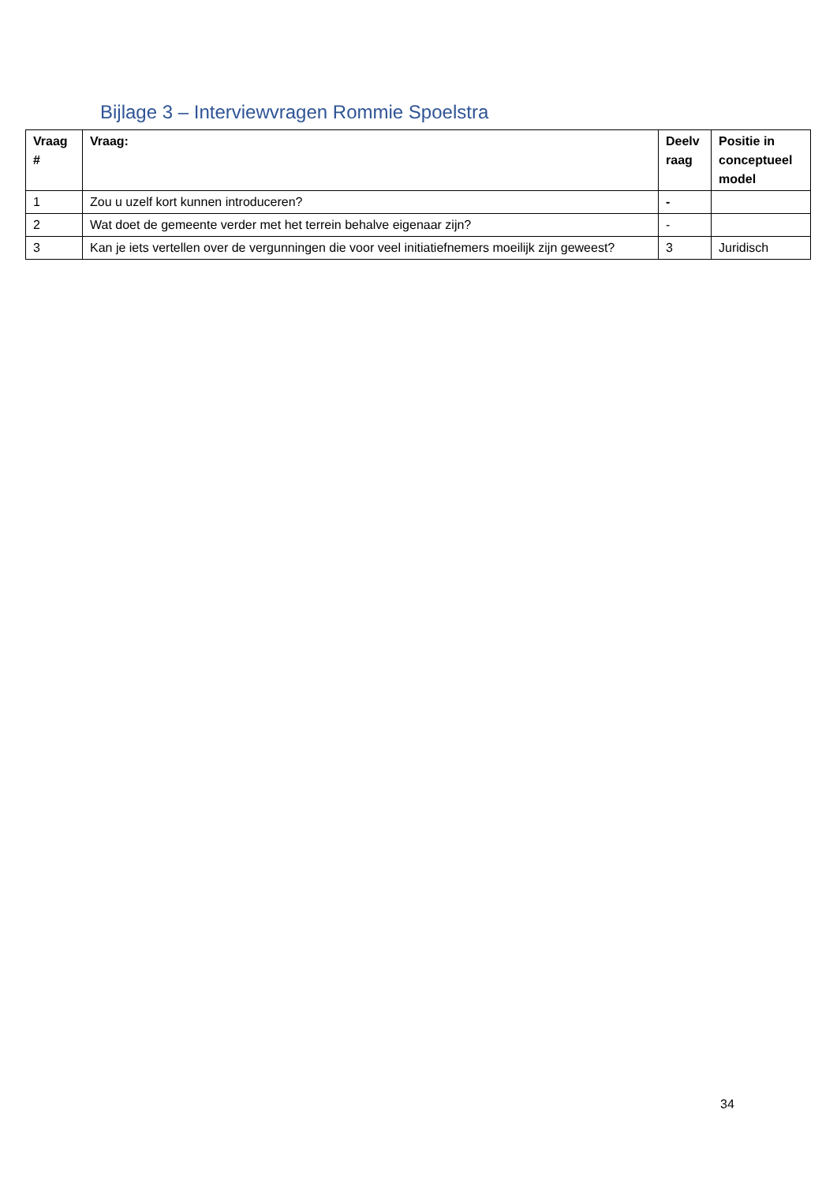Bijlage 3 – Interviewvragen Rommie Spoelstra
| Vraag # | Vraag: | Deelv raag | Positie in conceptueel model |
| --- | --- | --- | --- |
| 1 | Zou u uzelf kort kunnen introduceren? | - | |
| 2 | Wat doet de gemeente verder met het terrein behalve eigenaar zijn? | - | |
| 3 | Kan je iets vertellen over de vergunningen die voor veel initiatiefnemers moeilijk zijn geweest? | 3 | Juridisch |
34